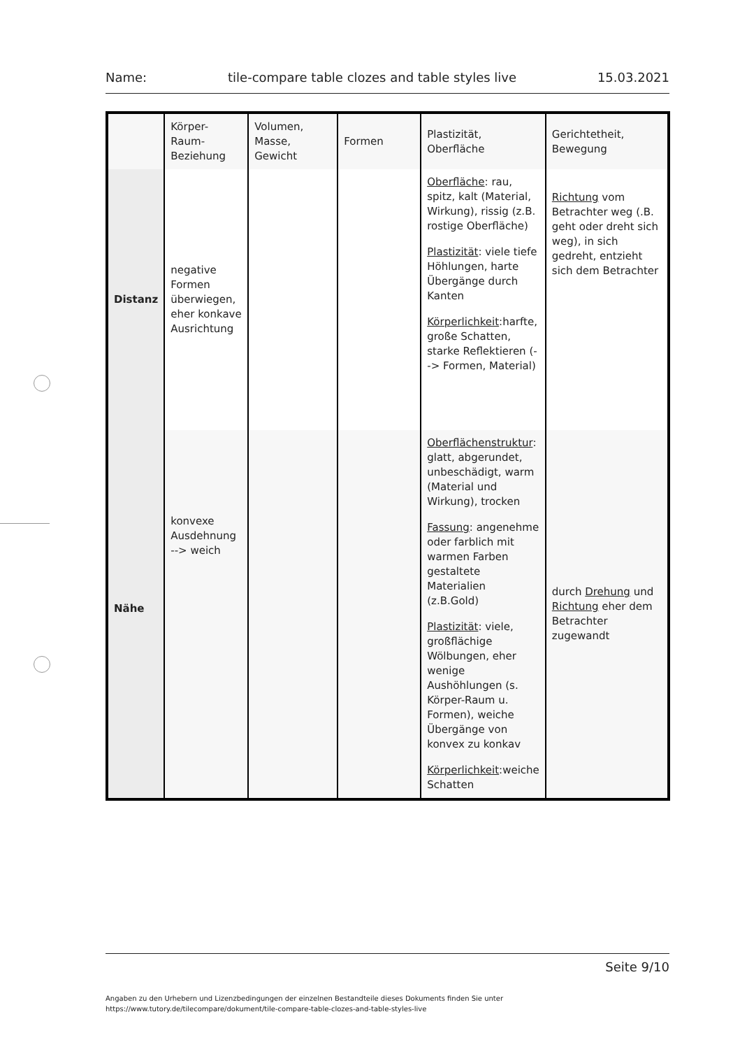Name: tile-compare table clozes and table styles live 15.03.2021
| | Körper-Raum-Beziehung | Volumen, Masse, Gewicht | Formen | Plastizität, Oberfläche | Gerichtetheit, Bewegung |
| Distanz | negative Formen überwiegen, eher konkave Ausrichtung | | | Oberfläche : rau, spitz, kalt (Material, Wirkung), rissig (z.B. rostige Oberfläche) Plastizität : viele tiefe Höhlungen, harte Übergänge durch Kanten Körperlichkeit :harfte, große Schatten, starke Reflektieren (--> Formen, Material) | Richtung vom Betrachter weg (.B. geht oder dreht sich weg), in sich gedreht, entzieht sich dem Betrachter |
| Nähe | konvexe Ausdehnung --> weich | | | Oberflächenstruktur : glatt, abgerundet, unbeschädigt, warm (Material und Wirkung), trocken Fassung : angenehme oder farblich mit warmen Farben gestaltete Materialien (z.B.Gold) Plastizität : viele, großflächige Wölbungen, eher wenige Aushöhlungen (s. Körper-Raum u. Formen), weiche Übergänge von konvex zu konkav Körperlichkeit :weiche Schatten | durch Drehung und Richtung eher dem Betrachter zugewandt |
Seite 9/10
Angaben zu den Urhebern und Lizenzbedingungen der einzelnen Bestandteile dieses Dokuments finden Sie unter
https://www.tutory.de/tilecompare/dokument/tile-compare-table-clozes-and-table-styles-live